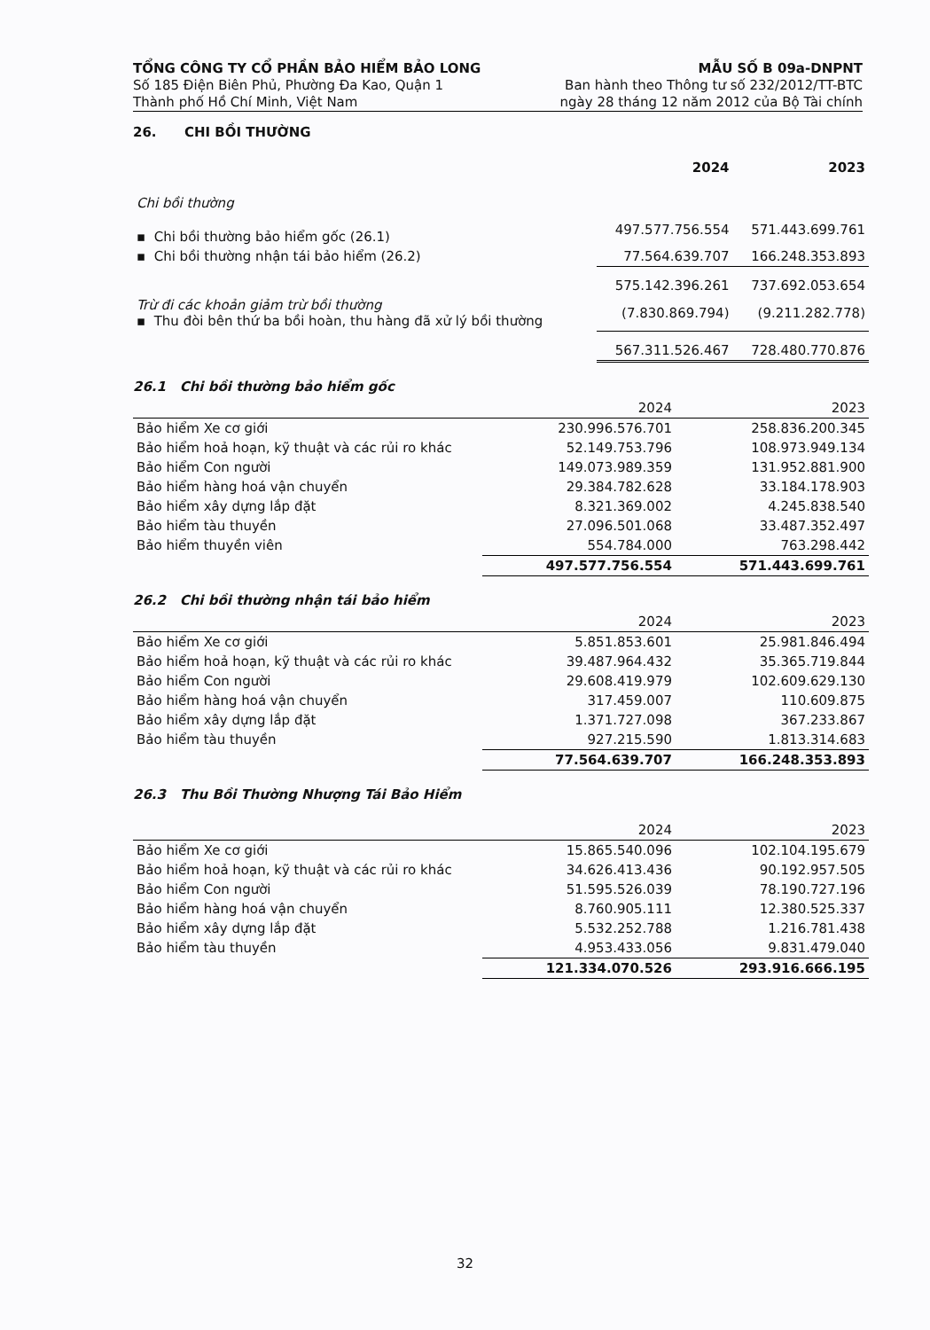TỔNG CÔNG TY CỔ PHẦN BẢO HIỂM BẢO LONG
Số 185 Điện Biên Phủ, Phường Đa Kao, Quận 1
Thành phố Hồ Chí Minh, Việt Nam
MẪU SỐ B 09a-DNPNT
Ban hành theo Thông tư số 232/2012/TT-BTC
ngày 28 tháng 12 năm 2012 của Bộ Tài chính
26. CHI BỒI THƯỜNG
| | 2024 | 2023 |
| --- | --- | --- |
| Chi bồi thường | | |
| ▪ Chi bồi thường bảo hiểm gốc (26.1) | 497.577.756.554 | 571.443.699.761 |
| ▪ Chi bồi thường nhận tái bảo hiểm (26.2) | 77.564.639.707 | 166.248.353.893 |
| | 575.142.396.261 | 737.692.053.654 |
| Trừ đi các khoản giảm trừ bồi thường ▪ Thu đòi bên thứ ba bồi hoàn, thu hàng đã xử lý bồi thường | (7.830.869.794) | (9.211.282.778) |
| | 567.311.526.467 | 728.480.770.876 |
26.1 Chi bồi thường bảo hiểm gốc
| | 2024 | 2023 |
| --- | --- | --- |
| Bảo hiểm Xe cơ giới | 230.996.576.701 | 258.836.200.345 |
| Bảo hiểm hoả hoạn, kỹ thuật và các rủi ro khác | 52.149.753.796 | 108.973.949.134 |
| Bảo hiểm Con người | 149.073.989.359 | 131.952.881.900 |
| Bảo hiểm hàng hoá vận chuyển | 29.384.782.628 | 33.184.178.903 |
| Bảo hiểm xây dựng lắp đặt | 8.321.369.002 | 4.245.838.540 |
| Bảo hiểm tàu thuyền | 27.096.501.068 | 33.487.352.497 |
| Bảo hiểm thuyền viên | 554.784.000 | 763.298.442 |
| | 497.577.756.554 | 571.443.699.761 |
26.2 Chi bồi thường nhận tái bảo hiểm
| | 2024 | 2023 |
| --- | --- | --- |
| Bảo hiểm Xe cơ giới | 5.851.853.601 | 25.981.846.494 |
| Bảo hiểm hoả hoạn, kỹ thuật và các rủi ro khác | 39.487.964.432 | 35.365.719.844 |
| Bảo hiểm Con người | 29.608.419.979 | 102.609.629.130 |
| Bảo hiểm hàng hoá vận chuyển | 317.459.007 | 110.609.875 |
| Bảo hiểm xây dựng lắp đặt | 1.371.727.098 | 367.233.867 |
| Bảo hiểm tàu thuyền | 927.215.590 | 1.813.314.683 |
| | 77.564.639.707 | 166.248.353.893 |
26.3 Thu Bồi Thường Nhượng Tái Bảo Hiểm
| | 2024 | 2023 |
| --- | --- | --- |
| Bảo hiểm Xe cơ giới | 15.865.540.096 | 102.104.195.679 |
| Bảo hiểm hoả hoạn, kỹ thuật và các rủi ro khác | 34.626.413.436 | 90.192.957.505 |
| Bảo hiểm Con người | 51.595.526.039 | 78.190.727.196 |
| Bảo hiểm hàng hoá vận chuyển | 8.760.905.111 | 12.380.525.337 |
| Bảo hiểm xây dựng lắp đặt | 5.532.252.788 | 1.216.781.438 |
| Bảo hiểm tàu thuyền | 4.953.433.056 | 9.831.479.040 |
| | 121.334.070.526 | 293.916.666.195 |
32